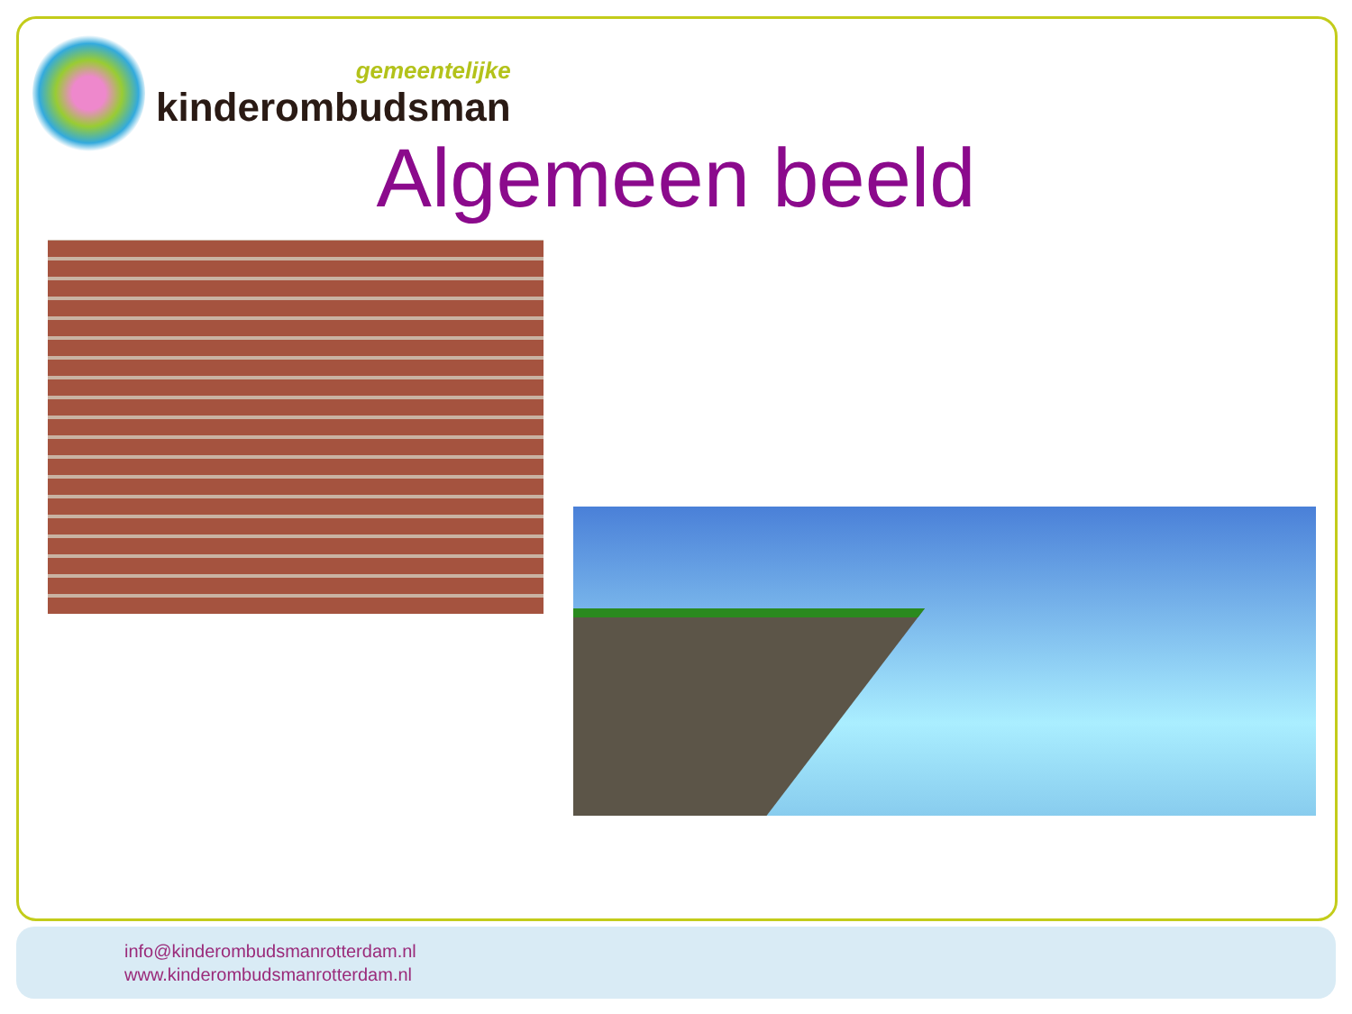gemeentelijke
kinderombudsman
Algemeen beeld
info@kinderombudsmanrotterdam.nl
www.kinderombudsmanrotterdam.nl